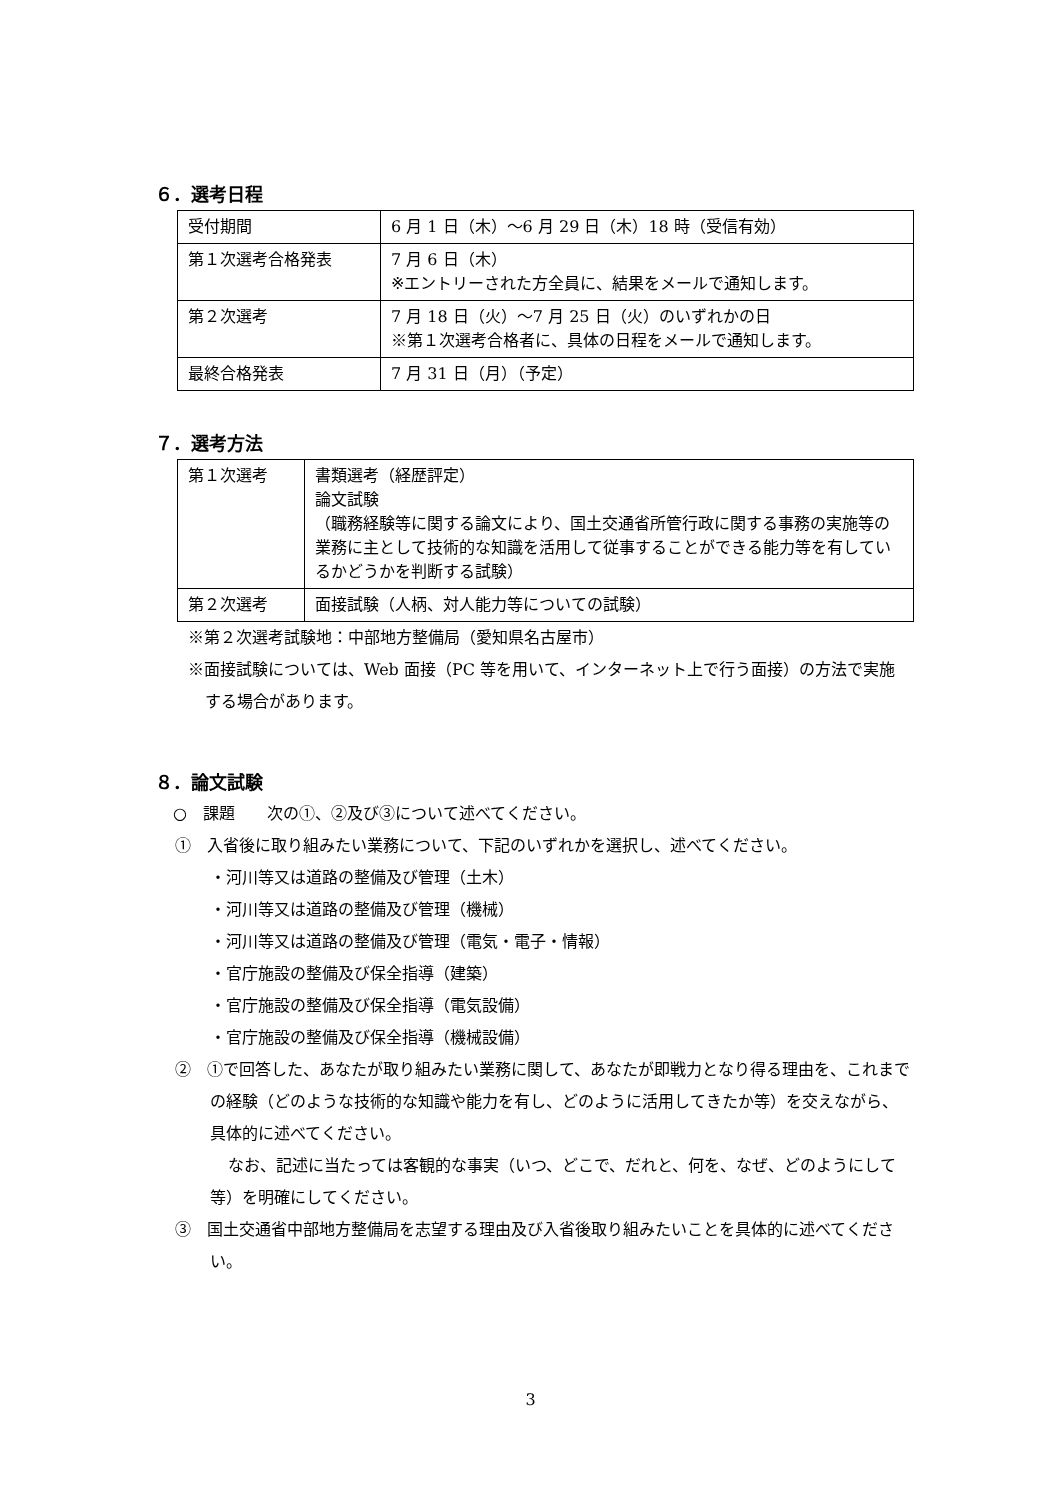６．選考日程
| 受付期間 | 6 月 1 日（木）～6 月 29 日（木）18 時（受信有効） |
| 第１次選考合格発表 | 7 月 6 日（木） ※エントリーされた方全員に、結果をメールで通知します。 |
| 第２次選考 | 7 月 18 日（火）～7 月 25 日（火）のいずれかの日 ※第１次選考合格者に、具体の日程をメールで通知します。 |
| 最終合格発表 | 7 月 31 日（月）（予定） |
７．選考方法
| 第１次選考 | 書類選考（経歴評定） 論文試験 （職務経験等に関する論文により、国土交通省所管行政に関する事務の実施等の業務に主として技術的な知識を活用して従事することができる能力等を有しているかどうかを判断する試験） |
| 第２次選考 | 面接試験（人柄、対人能力等についての試験） |
※第２次選考試験地：中部地方整備局（愛知県名古屋市）
※面接試験については、Web 面接（PC 等を用いて、インターネット上で行う面接）の方法で実施する場合があります。
８．論文試験
○　課題　　次の①、②及び③について述べてください。
①　入省後に取り組みたい業務について、下記のいずれかを選択し、述べてください。
・河川等又は道路の整備及び管理（土木）
・河川等又は道路の整備及び管理（機械）
・河川等又は道路の整備及び管理（電気・電子・情報）
・官庁施設の整備及び保全指導（建築）
・官庁施設の整備及び保全指導（電気設備）
・官庁施設の整備及び保全指導（機械設備）
②　①で回答した、あなたが取り組みたい業務に関して、あなたが即戦力となり得る理由を、これまでの経験（どのような技術的な知識や能力を有し、どのように活用してきたか等）を交えながら、具体的に述べてください。
なお、記述に当たっては客観的な事実（いつ、どこで、だれと、何を、なぜ、どのようにして等）を明確にしてください。
③　国土交通省中部地方整備局を志望する理由及び入省後取り組みたいことを具体的に述べてください。
3